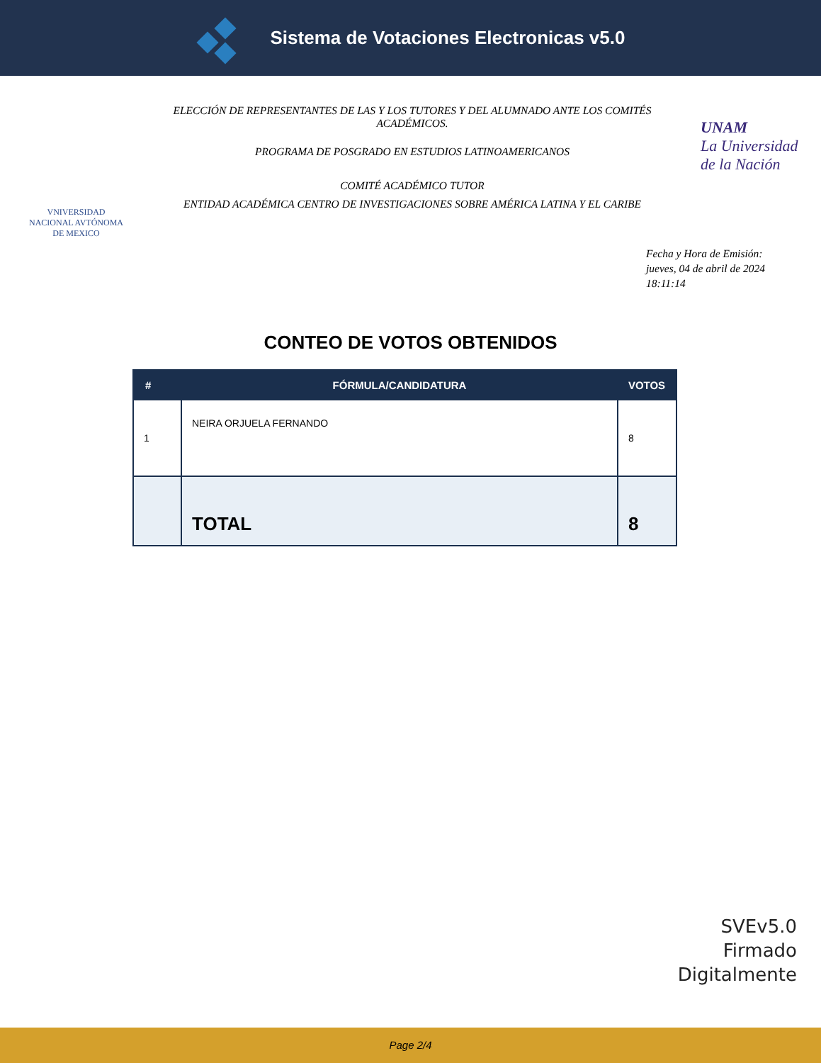Sistema de Votaciones Electronicas v5.0
VNIVERSIDAD NACIONAL AVTÓNOMA DE MEXICO
ELECCIÓN DE REPRESENTANTES DE LAS Y LOS TUTORES Y DEL ALUMNADO ANTE LOS COMITÉS ACADÉMICOS.
PROGRAMA DE POSGRADO EN ESTUDIOS LATINOAMERICANOS
COMITÉ ACADÉMICO TUTOR
ENTIDAD ACADÉMICA CENTRO DE INVESTIGACIONES SOBRE AMÉRICA LATINA Y EL CARIBE
UNAM
La Universidad de la Nación
Fecha y Hora de Emisión:
jueves, 04 de abril de 2024
18:11:14
CONTEO DE VOTOS OBTENIDOS
| # | FÓRMULA/CANDIDATURA | VOTOS |
| --- | --- | --- |
| 1 | NEIRA ORJUELA FERNANDO | 8 |
| | TOTAL | 8 |
SVEv5.0
Firmado
Digitalmente
Page 2/4